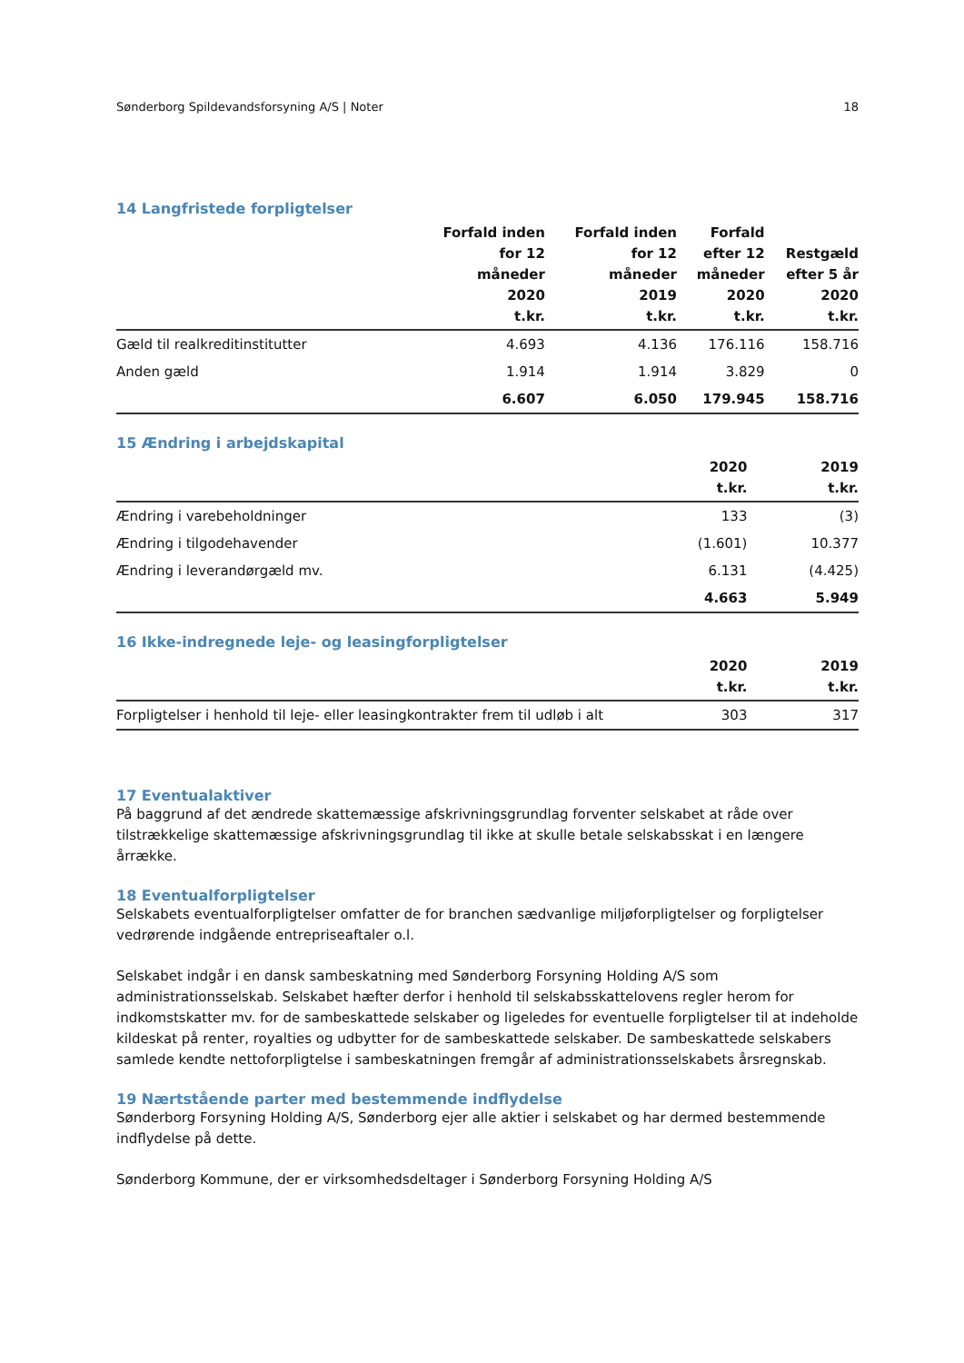Sønderborg Spildevandsforsyning A/S | Noter 18
14 Langfristede forpligtelser
| | Forfald inden for 12 måneder 2020 t.kr. | Forfald inden for 12 måneder 2019 t.kr. | Forfald efter 12 måneder 2020 t.kr. | Restgæld efter 5 år 2020 t.kr. |
| --- | --- | --- | --- | --- |
| Gæld til realkreditinstitutter | 4.693 | 4.136 | 176.116 | 158.716 |
| Anden gæld | 1.914 | 1.914 | 3.829 | 0 |
| | 6.607 | 6.050 | 179.945 | 158.716 |
15 Ændring i arbejdskapital
| | 2020 t.kr. | 2019 t.kr. |
| --- | --- | --- |
| Ændring i varebeholdninger | 133 | (3) |
| Ændring i tilgodehavender | (1.601) | 10.377 |
| Ændring i leverandørgæld mv. | 6.131 | (4.425) |
| | 4.663 | 5.949 |
16 Ikke-indregnede leje- og leasingforpligtelser
| | 2020 t.kr. | 2019 t.kr. |
| --- | --- | --- |
| Forpligtelser i henhold til leje- eller leasingkontrakter frem til udløb i alt | 303 | 317 |
17 Eventualaktiver
På baggrund af det ændrede skattemæssige afskrivningsgrundlag forventer selskabet at råde over tilstrækkelige skattemæssige afskrivningsgrundlag til ikke at skulle betale selskabsskat i en længere årrække.
18 Eventualforpligtelser
Selskabets eventualforpligtelser omfatter de for branchen sædvanlige miljøforpligtelser og forpligtelser vedrørende indgående entrepriseaftaler o.l.
Selskabet indgår i en dansk sambeskatning med Sønderborg Forsyning Holding A/S som administrationsselskab. Selskabet hæfter derfor i henhold til selskabsskattelovens regler herom for indkomstskatter mv. for de sambeskattede selskaber og ligeledes for eventuelle forpligtelser til at indeholde kildeskat på renter, royalties og udbytter for de sambeskattede selskaber. De sambeskattede selskabers samlede kendte nettoforpligtelse i sambeskatningen fremgår af administrationsselskabets årsregnskab.
19 Nærtstående parter med bestemmende indflydelse
Sønderborg Forsyning Holding A/S, Sønderborg ejer alle aktier i selskabet og har dermed bestemmende indflydelse på dette.
Sønderborg Kommune, der er virksomhedsdeltager i Sønderborg Forsyning Holding A/S